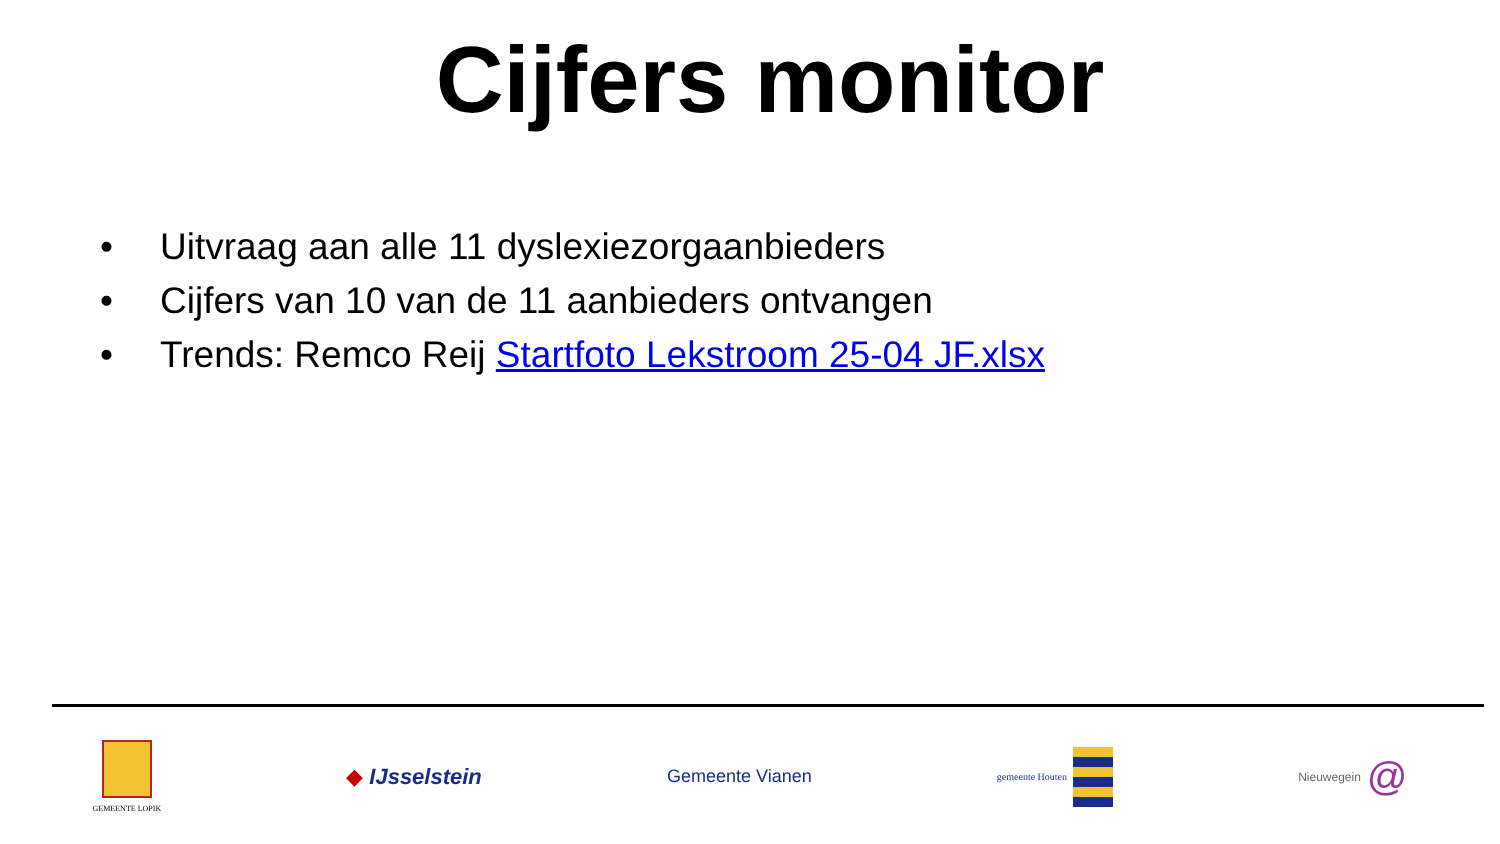Cijfers monitor
• Uitvraag aan alle 11 dyslexiezorgaanbieders
• Cijfers van 10 van de 11 aanbieders ontvangen
• Trends: Remco Reij Startfoto Lekstroom 25-04 JF.xlsx
GEMEENTE LOPIK
◆ IJsselstein
Gemeente Vianen
gemeente Houten
Nieuwegein @